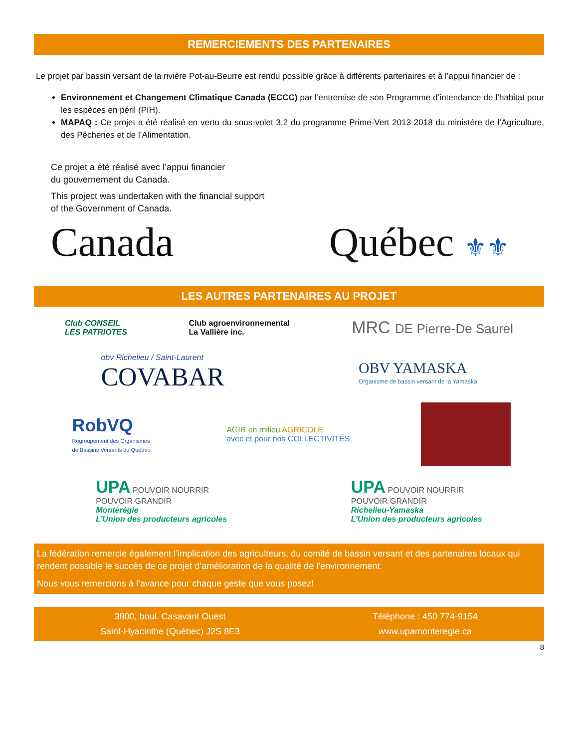REMERCIEMENTS DES PARTENAIRES
Le projet par bassin versant de la rivière Pot-au-Beurre est rendu possible grâce à différents partenaires et à l’appui financier de :
Environnement et Changement Climatique Canada (ECCC) par l’entremise de son Programme d’intendance de l’habitat pour les espèces en péril (PIH).
MAPAQ : Ce projet a été réalisé en vertu du sous-volet 3.2 du programme Prime-Vert 2013-2018 du ministère de l’Agriculture, des Pêcheries et de l’Alimentation.
Ce projet a été réalisé avec l’appui financier
du gouvernement du Canada.
This project was undertaken with the financial support
of the Government of Canada.
Canada Québec ⚜⚜
LES AUTRES PARTENAIRES AU PROJET
Club CONSEIL
LES PATRIOTES
Club agroenvironnemental
La Vallière inc.
MRC DE Pierre-De Saurel
obv Richelieu / Saint-Laurent
COVABAR
OBV YAMASKA
Organisme de bassin versant de la Yamaska
RobVQ
Regroupement des Organismes
de Bassins Versants du Québec
AGIR en milieu AGRICOLE
avec et pour nos COLLECTIVITÉS
UPA POUVOIR NOURRIR
POUVOIR GRANDIR
Montérégie
L’Union des producteurs agricoles
UPA POUVOIR NOURRIR
POUVOIR GRANDIR
Richelieu-Yamaska
L’Union des producteurs agricoles
La fédération remercie également l’implication des agriculteurs, du comité de bassin versant et des partenaires locaux qui rendent possible le succès de ce projet d’amélioration de la qualité de l’environnement.
Nous vous remercions à l’avance pour chaque geste que vous posez!
3800, boul. Casavant Ouest
Saint-Hyacinthe (Québec) J2S 8E3
Téléphone : 450 774-9154
www.upamonteregie.ca
8